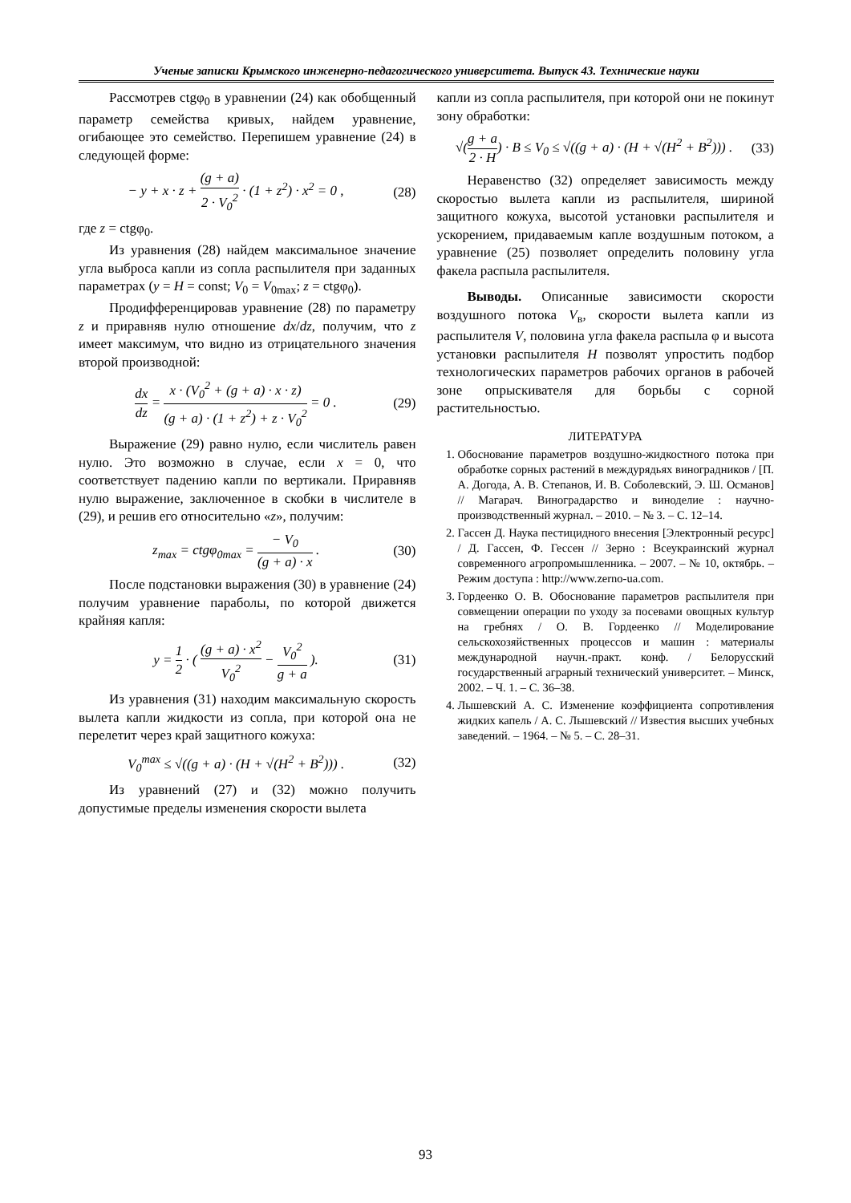Ученые записки Крымского инженерно-педагогического университета. Выпуск 43. Технические науки
Рассмотрев ctgφ<sub>0</sub> в уравнении (24) как обобщенный параметр семейства кривых, найдем уравнение, огибающее это семейство. Перепишем уравнение (24) в следующей форме:
− y + x · z + (g + a) 2 · V<sub>0</sub><sup>2</sup> · (1 + z<sup>2</sup>) · x<sup>2</sup> = 0 , (28)
где z = ctgφ<sub>0</sub>.
Из уравнения (28) найдем максимальное значение угла выброса капли из сопла распылителя при заданных параметрах (y = H = const; V<sub>0</sub> = V<sub>0max</sub>; z = ctgφ<sub>0</sub>).
Продифференцировав уравнение (28) по параметру z и приравняв нулю отношение dx/dz, получим, что z имеет максимум, что видно из отрицательного значения второй производной:
dx dz = x · (V<sub>0</sub><sup>2</sup> + (g + a) · x · z) (g + a) · (1 + z<sup>2</sup>) + z · V<sub>0</sub><sup>2</sup> = 0 . (29)
Выражение (29) равно нулю, если числитель равен нулю. Это возможно в случае, если x = 0, что соответствует падению капли по вертикали. Приравняв нулю выражение, заключенное в скобки в числителе в (29), и решив его относительно «z», получим:
z<sub>max</sub> = ctgφ<sub>0max</sub> = − V<sub>0</sub> (g + a) · x . (30)
После подстановки выражения (30) в уравнение (24) получим уравнение параболы, по которой движется крайняя капля:
y = 1 2 · ( (g + a) · x<sup>2</sup> V<sub>0</sub><sup>2</sup> − V<sub>0</sub><sup>2</sup> g + a ). (31)
Из уравнения (31) находим максимальную скорость вылета капли жидкости из сопла, при которой она не перелетит через край защитного кожуха:
V<sub>0</sub><sup>max</sup> ≤ √((g + a) · (H + √(H<sup>2</sup> + B<sup>2</sup>))) . (32)
Из уравнений (27) и (32) можно получить допустимые пределы изменения скорости вылета
капли из сопла распылителя, при которой они не покинут зону обработки:
√(g + a 2 · H) · B ≤ V<sub>0</sub> ≤ √((g + a) · (H + √(H<sup>2</sup> + B<sup>2</sup>))) . (33)
Неравенство (32) определяет зависимость между скоростью вылета капли из распылителя, шириной защитного кожуха, высотой установки распылителя и ускорением, придаваемым капле воздушным потоком, а уравнение (25) позволяет определить половину угла факела распыла распылителя.
Выводы. Описанные зависимости скорости воздушного потока V<sub>в</sub>, скорости вылета капли из распылителя V, половина угла факела распыла φ и высота установки распылителя H позволят упростить подбор технологических параметров рабочих органов в рабочей зоне опрыскивателя для борьбы с сорной растительностью.
ЛИТЕРАТУРА
1. Обоснование параметров воздушно-жидкостного потока при обработке сорных растений в междурядьях виноградников / [П. А. Догода, А. В. Степанов, И. В. Соболевский, Э. Ш. Османов] // Магарач. Виноградарство и виноделие : научно-производственный журнал. – 2010. – № 3. – С. 12–14.
2. Гассен Д. Наука пестицидного внесения [Электронный ресурс] / Д. Гассен, Ф. Гессен // Зерно : Всеукраинский журнал современного агропромышленника. – 2007. – № 10, октябрь. – Режим доступа : http://www.zerno-ua.com.
3. Гордеенко О. В. Обоснование параметров распылителя при совмещении операции по уходу за посевами овощных культур на гребнях / О. В. Гордеенко // Моделирование сельскохозяйственных процессов и машин : материалы международной научн.-практ. конф. / Белорусский государственный аграрный технический университет. – Минск, 2002. – Ч. 1. – С. 36–38.
4. Лышевский А. С. Изменение коэффициента сопротивления жидких капель / А. С. Лышевский // Известия высших учебных заведений. – 1964. – № 5. – С. 28–31.
93